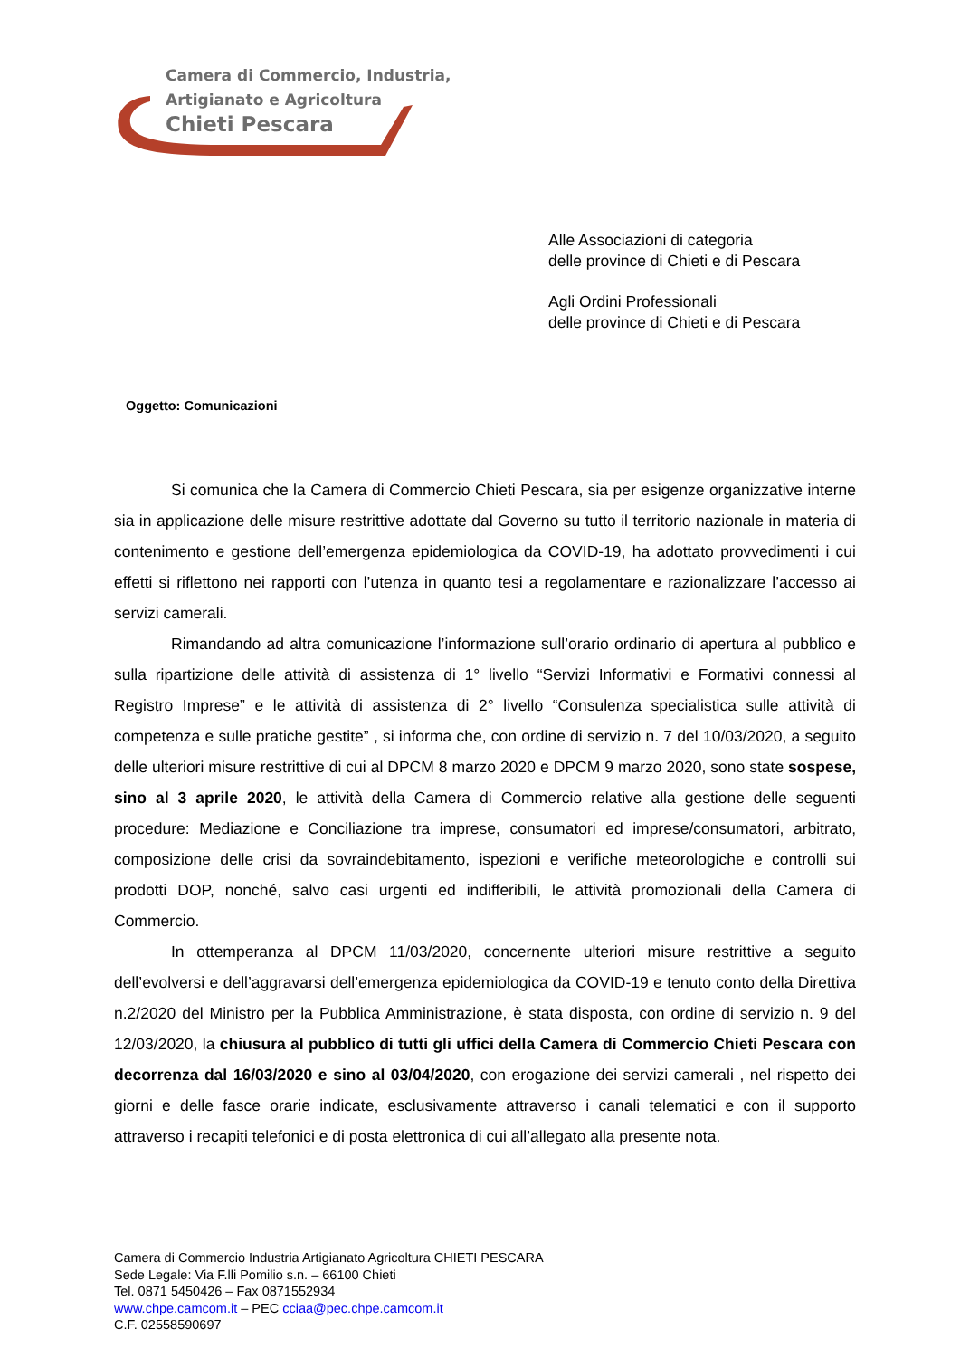Camera di Commercio, Industria,
Artigianato e Agricoltura
Chieti Pescara
Alle Associazioni di categoria
delle province di Chieti e di Pescara
Agli Ordini Professionali
delle province di Chieti e di Pescara
Oggetto: Comunicazioni
Si comunica che la Camera di Commercio Chieti Pescara, sia per esigenze organizzative interne sia in applicazione delle misure restrittive adottate dal Governo su tutto il territorio nazionale in materia di contenimento e gestione dell’emergenza epidemiologica da COVID-19, ha adottato provvedimenti i cui effetti si riflettono nei rapporti con l’utenza in quanto tesi a regolamentare e razionalizzare l’accesso ai servizi camerali.
Rimandando ad altra comunicazione l’informazione sull’orario ordinario di apertura al pubblico e sulla ripartizione delle attività di assistenza di 1° livello “Servizi Informativi e Formativi connessi al Registro Imprese” e le attività di assistenza di 2° livello “Consulenza specialistica sulle attività di competenza e sulle pratiche gestite” , si informa che, con ordine di servizio n. 7 del 10/03/2020, a seguito delle ulteriori misure restrittive di cui al DPCM 8 marzo 2020 e DPCM 9 marzo 2020, sono state sospese, sino al 3 aprile 2020, le attività della Camera di Commercio relative alla gestione delle seguenti procedure: Mediazione e Conciliazione tra imprese, consumatori ed imprese/consumatori, arbitrato, composizione delle crisi da sovraindebitamento, ispezioni e verifiche meteorologiche e controlli sui prodotti DOP, nonché, salvo casi urgenti ed indifferibili, le attività promozionali della Camera di Commercio.
In ottemperanza al DPCM 11/03/2020, concernente ulteriori misure restrittive a seguito dell’evolversi e dell’aggravarsi dell’emergenza epidemiologica da COVID-19 e tenuto conto della Direttiva n.2/2020 del Ministro per la Pubblica Amministrazione, è stata disposta, con ordine di servizio n. 9 del 12/03/2020, la chiusura al pubblico di tutti gli uffici della Camera di Commercio Chieti Pescara con decorrenza dal 16/03/2020 e sino al 03/04/2020, con erogazione dei servizi camerali , nel rispetto dei giorni e delle fasce orarie indicate, esclusivamente attraverso i canali telematici e con il supporto attraverso i recapiti telefonici e di posta elettronica di cui all’allegato alla presente nota.
Camera di Commercio Industria Artigianato Agricoltura CHIETI PESCARA
Sede Legale: Via F.lli Pomilio s.n. – 66100 Chieti
Tel. 0871 5450426 – Fax 0871552934
www.chpe.camcom.it – PEC cciaa@pec.chpe.camcom.it
C.F. 02558590697